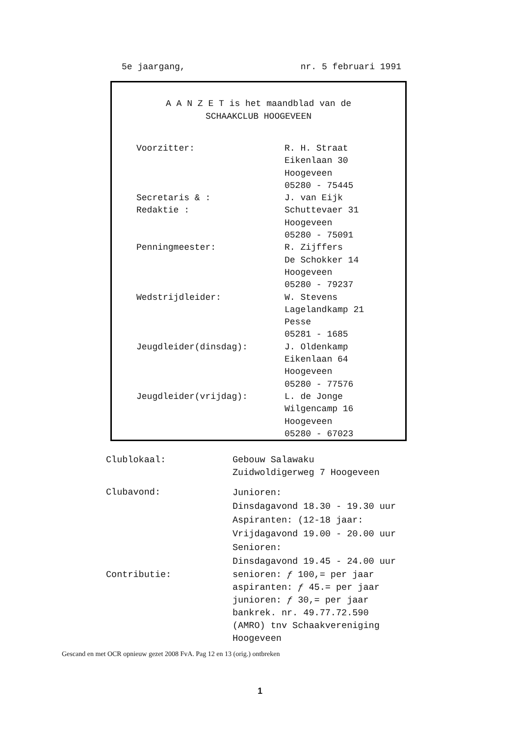5e jaargang, nr. 5 februari 1991
A A N Z E T is het maandblad van de
SCHAAKCLUB HOOGEVEEN
Voorzitter:
R. H. Straat
Eikenlaan 30
Hoogeveen
05280 - 75445
Secretaris & :
Redaktie :
J. van Eijk
Schuttevaer 31
Hoogeveen
05280 - 75091
Penningmeester:
R. Zijffers
De Schokker 14
Hoogeveen
05280 - 79237
Wedstrijdleider:
W. Stevens
Lagelandkamp 21
Pesse
05281 - 1685
Jeugdleider(dinsdag):
J. Oldenkamp
Eikenlaan 64
Hoogeveen
05280 - 77576
Jeugdleider(vrijdag):
L. de Jonge
Wilgencamp 16
Hoogeveen
05280 - 67023
Clublokaal:
Gebouw Salawaku
Zuidwoldigerweg 7 Hoogeveen
Clubavond:
Junioren:
Dinsdagavond 18.30 - 19.30 uur
Aspiranten: (12-18 jaar:
Vrijdagavond 19.00 - 20.00 uur
Senioren:
Dinsdagavond 19.45 - 24.00 uur
Contributie:
senioren: ƒ 100,= per jaar
aspiranten: ƒ 45.= per jaar
junioren: ƒ 30,= per jaar
bankrek. nr. 49.77.72.590
(AMRO) tnv Schaakvereniging
Hoogeveen
Gescand en met OCR opnieuw gezet 2008 FvA. Pag 12 en 13 (orig.) ontbreken
1